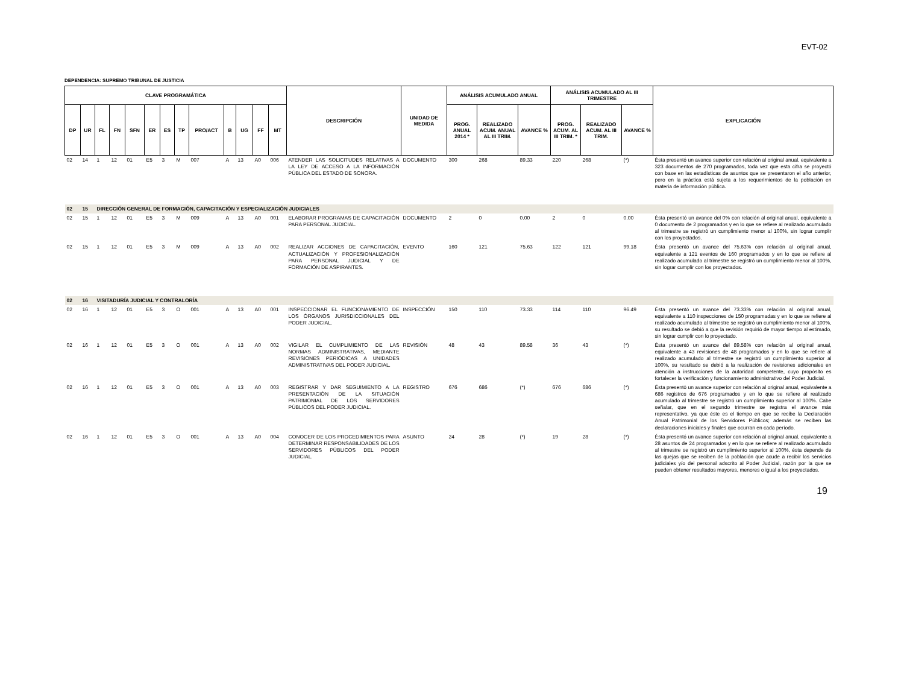EVT-02
DEPENDENCIA: SUPREMO TRIBUNAL DE JUSTICIA
| CLAVE PROGRAMÁTICA | | | | | | | | | | | | | DESCRIPCIÓN | UNIDAD DE MEDIDA | ANÁLISIS ACUMULADO ANUAL | | | ANÁLISIS ACUMULADO AL III TRIMESTRE | | | EXPLICACIÓN |
| --- | --- | --- | --- | --- | --- | --- | --- | --- | --- | --- | --- | --- | --- | --- | --- | --- | --- | --- | --- | --- | --- |
| DP | UR | FL | FN | SFN | ER | ES | TP | PRO/ACT | B | UG | FF | MT | | | PROG. ANUAL 2014 * | REALIZADO ACUM. ANUAL AL III TRIM. | AVANCE % | PROG. ACUM. AL III TRIM. * | REALIZADO ACUM. AL III TRIM. | AVANCE % | |
| 02 | 14 | 1 | 12 | 01 | E5 | 3 | M | 007 | A | 13 | A0 | 006 | ATENDER LAS SOLICITUDES RELATIVAS A LA LEY DE ACCESO A LA INFORMACIÓN PÚBLICA DEL ESTADO DE SONORA. | DOCUMENTO | 300 | 268 | 89.33 | 220 | 268 | (*) | Ésta presentó un avance superior con relación al original anual, equivalente a 323 documentos de 270 programados, toda vez que esta cifra se proyectó con base en las estadísticas de asuntos que se presentaron el año anterior, pero en la práctica está sujeta a los requerimientos de la población en materia de información pública. |
| 02 | 15 | DIRECCIÓN GENERAL DE FORMACIÓN, CAPACITACIÓN Y ESPECIALIZACIÓN JUDICIALES | | | | | | | | | | | | | | | | | | | |
| 02 | 15 | 1 | 12 | 01 | E5 | 3 | M | 009 | A | 13 | A0 | 001 | ELABORAR PROGRAMAS DE CAPACITACIÓN PARA PERSONAL JUDICIAL. | DOCUMENTO | 2 | 0 | 0.00 | 2 | 0 | 0.00 | Ésta presentó un avance del 0% con relación al original anual, equivalente a 0 documento de 2 programados y en lo que se refiere al realizado acumulado al trimestre se registró un cumplimiento menor al 100%, sin lograr cumplir con los proyectados. |
| 02 | 15 | 1 | 12 | 01 | E5 | 3 | M | 009 | A | 13 | A0 | 002 | REALIZAR ACCIONES DE CAPACITACIÓN, ACTUALIZACIÓN Y PROFESIONALIZACIÓN PARA PERSONAL JUDICIAL Y DE FORMACIÓN DE ASPIRANTES. | EVENTO | 160 | 121 | 75.63 | 122 | 121 | 99.18 | Ésta presentó un avance del 75.63% con relación al original anual, equivalente a 121 eventos de 160 programados y en lo que se refiere al realizado acumulado al trimestre se registró un cumplimiento menor al 100%, sin lograr cumplir con los proyectados. |
| 02 | 16 | VISITADURÍA JUDICIAL Y CONTRALORÍA | | | | | | | | | | | | | | | | | | | |
| 02 | 16 | 1 | 12 | 01 | E5 | 3 | O | 001 | A | 13 | A0 | 001 | INSPECCIONAR EL FUNCIONAMIENTO DE LOS ÓRGANOS JURISDICCIONALES DEL PODER JUDICIAL. | INSPECCIÓN | 150 | 110 | 73.33 | 114 | 110 | 96.49 | Ésta presentó un avance del 73.33% con relación al original anual, equivalente a 110 inspecciones de 150 programadas y en lo que se refiere al realizado acumulado al trimestre se registró un cumplimiento menor al 100%, su resultado se debió a que la revisión requirió de mayor tiempo al estimado, sin lograr cumplir con lo proyectado. |
| 02 | 16 | 1 | 12 | 01 | E5 | 3 | O | 001 | A | 13 | A0 | 002 | VIGILAR EL CUMPLIMIENTO DE LAS NORMAS ADMINISTRATIVAS, MEDIANTE REVISIONES PERIÓDICAS A UNIDADES ADMINISTRATIVAS DEL PODER JUDICIAL. | REVISIÓN | 48 | 43 | 89.58 | 36 | 43 | (*) | Ésta presentó un avance del 89.58% con relación al original anual, equivalente a 43 revisiones de 48 programados y en lo que se refiere al realizado acumulado al trimestre se registró un cumplimiento superior al 100%, su resultado se debió a la realización de revisiones adicionales en atención a instrucciones de la autoridad competente, cuyo propósito es fortalecer la verificación y funcionamiento administrativo del Poder Judicial. |
| 02 | 16 | 1 | 12 | 01 | E5 | 3 | O | 001 | A | 13 | A0 | 003 | REGISTRAR Y DAR SEGUIMIENTO A LA PRESENTACIÓN DE LA SITUACIÓN PATRIMONIAL DE LOS SERVIDORES PÚBLICOS DEL PODER JUDICIAL. | REGISTRO | 676 | 686 | (*) | 676 | 686 | (*) | Ésta presentó un avance superior con relación al original anual, equivalente a 686 registros de 676 programados y en lo que se refiere al realizado acumulado al trimestre se registró un cumplimiento superior al 100%. Cabe señalar, que en el segundo trimestre se registra el avance más representativo, ya que éste es el tiempo en que se recibe la Declaración Anual Patrimonial de los Servidores Públicos; además se reciben las declaraciones iniciales y finales que ocurran en cada período. |
| 02 | 16 | 1 | 12 | 01 | E5 | 3 | O | 001 | A | 13 | A0 | 004 | CONOCER DE LOS PROCEDIMIENTOS PARA DETERMINAR RESPONSABILIDADES DE LOS SERVIDORES PÚBLICOS DEL PODER JUDICIAL. | ASUNTO | 24 | 28 | (*) | 19 | 28 | (*) | Ésta presentó un avance superior con relación al original anual, equivalente a 28 asuntos de 24 programados y en lo que se refiere al realizado acumulado al trimestre se registró un cumplimiento superior al 100%, ésta depende de las quejas que se reciben de la población que acude a recibir los servicios judiciales y/o del personal adscrito al Poder Judicial, razón por la que se pueden obtener resultados mayores, menores o igual a los proyectados. |
19